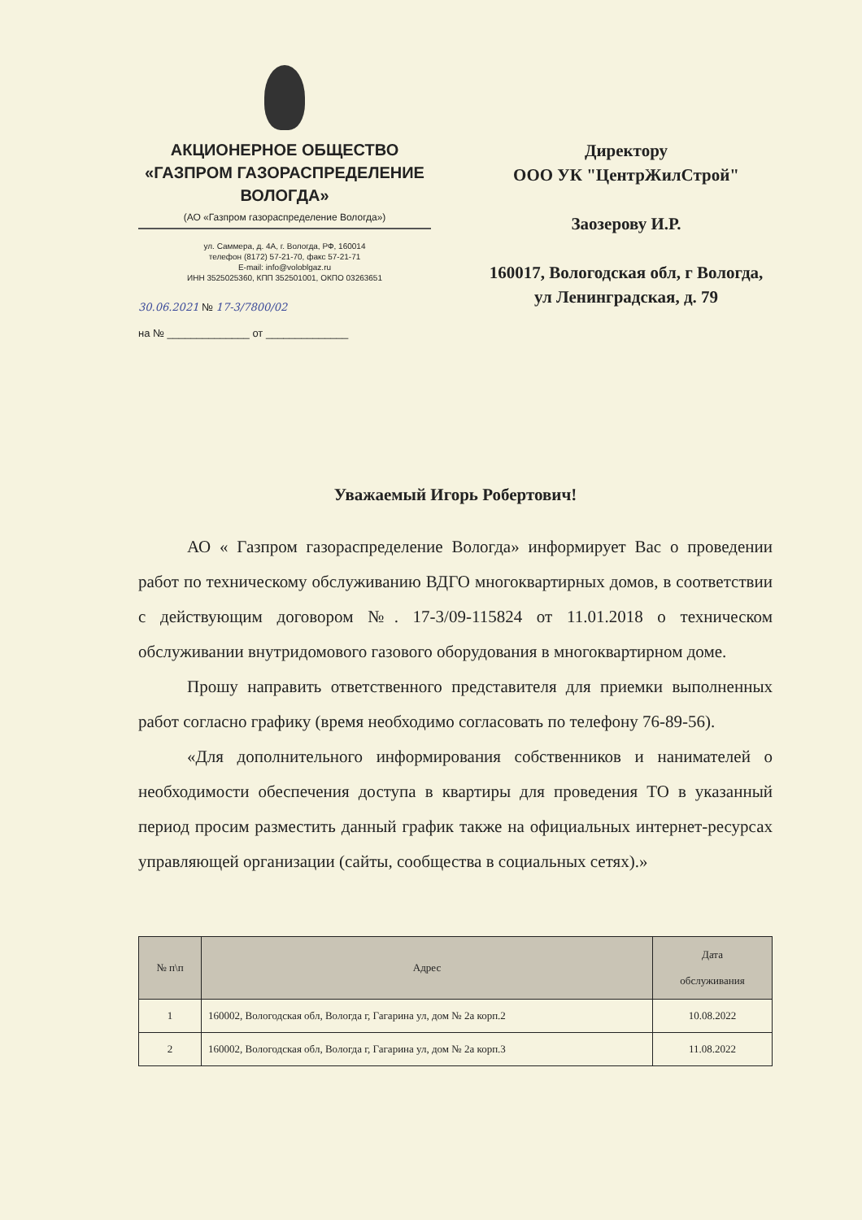АКЦИОНЕРНОЕ ОБЩЕСТВО
«ГАЗПРОМ ГАЗОРАСПРЕДЕЛЕНИЕ
ВОЛОГДА»
(АО «Газпром газораспределение Вологда»)
ул. Саммера, д. 4А, г. Вологда, РФ, 160014
телефон (8172) 57-21-70, факс 57-21-71
E-mail: info@voloblgaz.ru
ИНН 3525025360, КПП 352501001, ОКПО 03263651
30.06.2021 № 17-3/7800/02
на № ______________ от ______________
Директору
ООО УК "ЦентрЖилСтрой"
Заозерову И.Р.
160017, Вологодская обл, г Вологда, ул Ленинградская, д. 79
Уважаемый Игорь Робертович!
АО « Газпром газораспределение Вологда» информирует Вас о проведении работ по техническому обслуживанию ВДГО многоквартирных домов, в соответствии с действующим договором №. 17-3/09-115824 от 11.01.2018 о техническом обслуживании внутридомового газового оборудования в многоквартирном доме.
Прошу направить ответственного представителя для приемки выполненных работ согласно графику (время необходимо согласовать по телефону 76-89-56).
«Для дополнительного информирования собственников и нанимателей о необходимости обеспечения доступа в квартиры для проведения ТО в указанный период просим разместить данный график также на официальных интернет-ресурсах управляющей организации (сайты, сообщества в социальных сетях).»
| № п\п | Адрес | Дата обслуживания |
| --- | --- | --- |
| 1 | 160002, Вологодская обл, Вологда г, Гагарина ул, дом № 2а корп.2 | 10.08.2022 |
| 2 | 160002, Вологодская обл, Вологда г, Гагарина ул, дом № 2а корп.3 | 11.08.2022 |